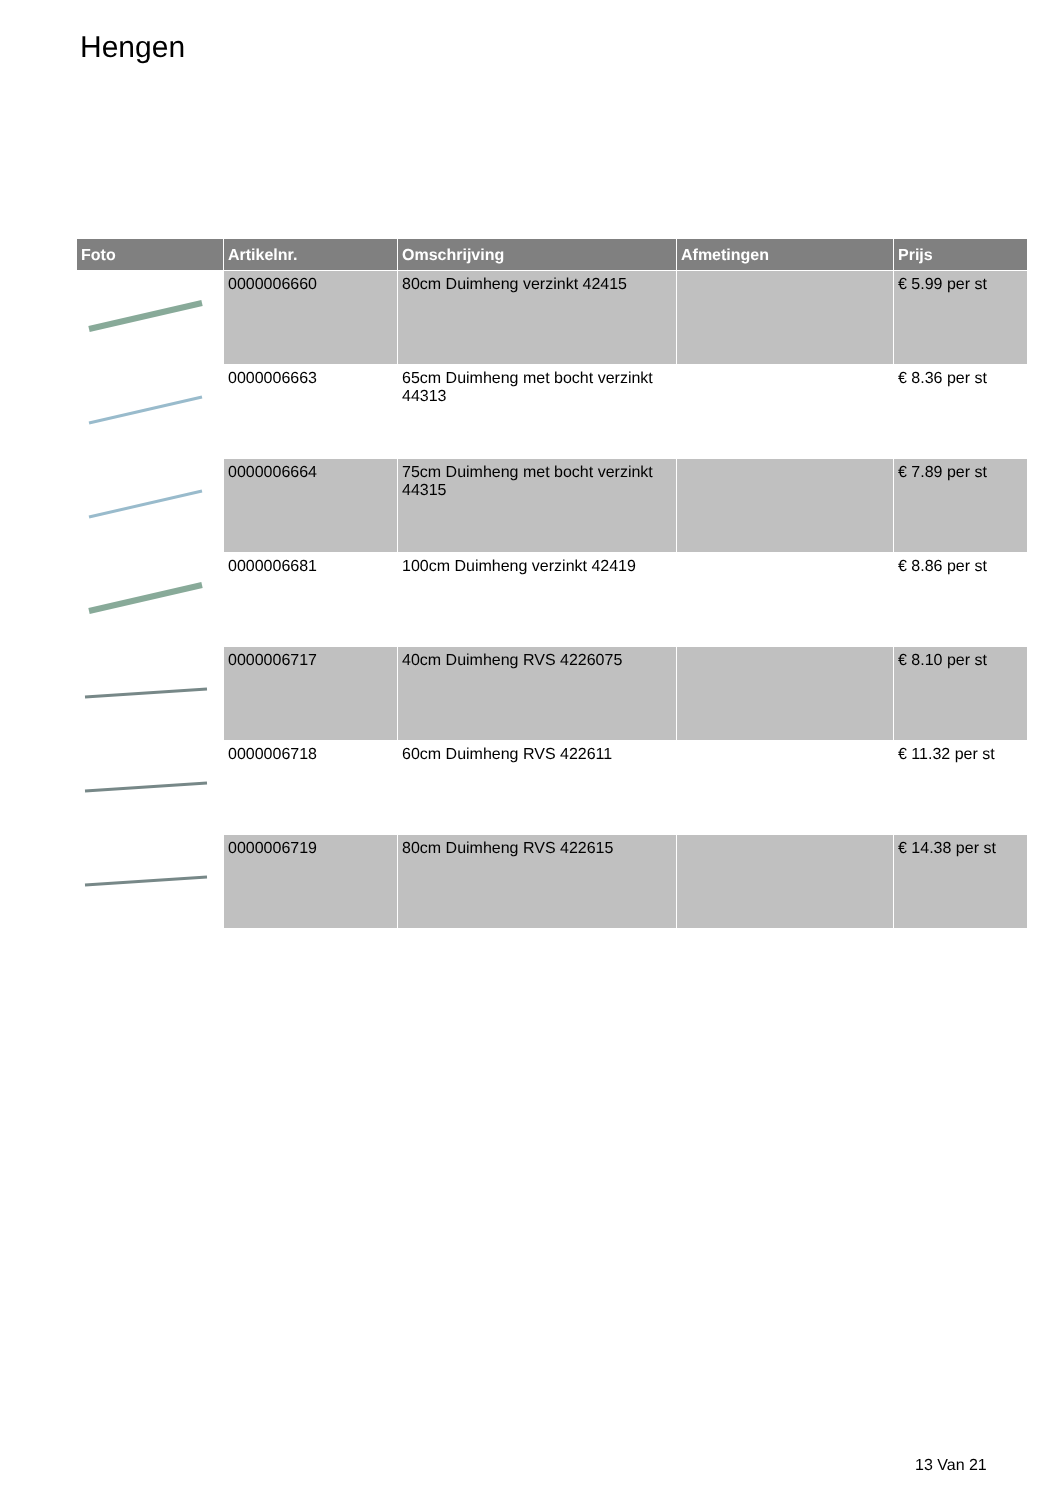Hengen
| Foto | Artikelnr. | Omschrijving | Afmetingen | Prijs |
| --- | --- | --- | --- | --- |
| | 0000006660 | 80cm Duimheng verzinkt 42415 | | € 5.99 per st |
| | 0000006663 | 65cm Duimheng met bocht verzinkt 44313 | | € 8.36 per st |
| | 0000006664 | 75cm Duimheng met bocht verzinkt 44315 | | € 7.89 per st |
| | 0000006681 | 100cm Duimheng verzinkt 42419 | | € 8.86 per st |
| | 0000006717 | 40cm Duimheng RVS 4226075 | | € 8.10 per st |
| | 0000006718 | 60cm Duimheng RVS 422611 | | € 11.32 per st |
| | 0000006719 | 80cm Duimheng RVS 422615 | | € 14.38 per st |
13 Van 21